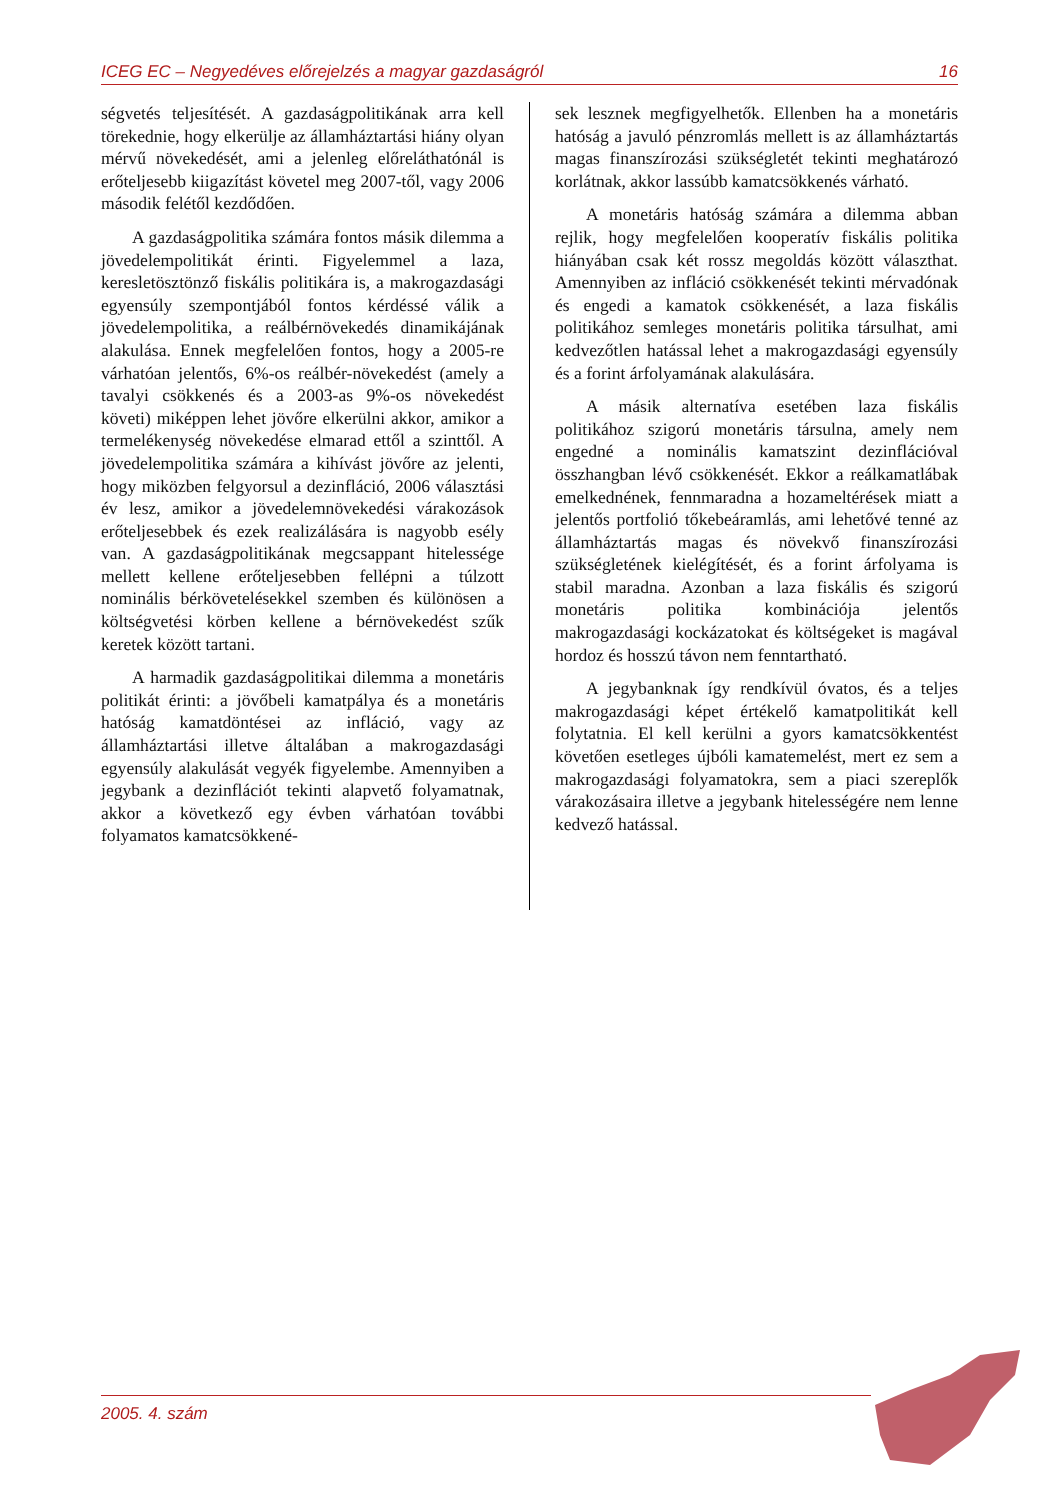ICEG EC – Negyedéves előrejelzés a magyar gazdaságról 16
ségvetés teljesítését. A gazdaságpolitikának arra kell törekednie, hogy elkerülje az államháztartási hiány olyan mérvű növekedését, ami a jelenleg előreláthatónál is erőteljesebb kiigazítást követel meg 2007-től, vagy 2006 második felétől kezdődően.
A gazdaságpolitika számára fontos másik dilemma a jövedelempolitikát érinti. Figyelemmel a laza, keresletösztönző fiskális politikára is, a makrogazdasági egyensúly szempontjából fontos kérdéssé válik a jövedelempolitika, a reálbérnövekedés dinamikájának alakulása. Ennek megfelelően fontos, hogy a 2005-re várhatóan jelentős, 6%-os reálbér-növekedést (amely a tavalyi csökkenés és a 2003-as 9%-os növekedést követi) miképpen lehet jövőre elkerülni akkor, amikor a termelékenység növekedése elmarad ettől a szinttől. A jövedelempolitika számára a kihívást jövőre az jelenti, hogy miközben felgyorsul a dezinfláció, 2006 választási év lesz, amikor a jövedelemnövekedési várakozások erőteljesebbek és ezek realizálására is nagyobb esély van. A gazdaságpolitikának megcsappant hitelessége mellett kellene erőteljesebben fellépni a túlzott nominális bérkövetelésekkel szemben és különösen a költségvetési körben kellene a bérnövekedést szűk keretek között tartani.
A harmadik gazdaságpolitikai dilemma a monetáris politikát érinti: a jövőbeli kamatpálya és a monetáris hatóság kamatdöntései az infláció, vagy az államháztartási illetve általában a makrogazdasági egyensúly alakulását vegyék figyelembe. Amennyiben a jegybank a dezinflációt tekinti alapvető folyamatnak, akkor a következő egy évben várhatóan további folyamatos kamatcsökkené-
sek lesznek megfigyelhetők. Ellenben ha a monetáris hatóság a javuló pénzromlás mellett is az államháztartás magas finanszírozási szükségletét tekinti meghatározó korlátnak, akkor lassúbb kamatcsökkenés várható.
A monetáris hatóság számára a dilemma abban rejlik, hogy megfelelően kooperatív fiskális politika hiányában csak két rossz megoldás között választhat. Amennyiben az infláció csökkenését tekinti mérvadónak és engedi a kamatok csökkenését, a laza fiskális politikához semleges monetáris politika társulhat, ami kedvezőtlen hatással lehet a makrogazdasági egyensúly és a forint árfolyamának alakulására.
A másik alternatíva esetében laza fiskális politikához szigorú monetáris társulna, amely nem engedné a nominális kamatszint dezinflációval összhangban lévő csökkenését. Ekkor a reálkamatlábak emelkednének, fennmaradna a hozameltérések miatt a jelentős portfolió tőkebeáramlás, ami lehetővé tenné az államháztartás magas és növekvő finanszírozási szükségletének kielégítését, és a forint árfolyama is stabil maradna. Azonban a laza fiskális és szigorú monetáris politika kombinációja jelentős makrogazdasági kockázatokat és költségeket is magával hordoz és hosszú távon nem fenntartható.
A jegybanknak így rendkívül óvatos, és a teljes makrogazdasági képet értékelő kamatpolitikát kell folytatnia. El kell kerülni a gyors kamatcsökkentést követően esetleges újbóli kamatemelést, mert ez sem a makrogazdasági folyamatokra, sem a piaci szereplők várakozásaira illetve a jegybank hitelességére nem lenne kedvező hatással.
2005. 4. szám